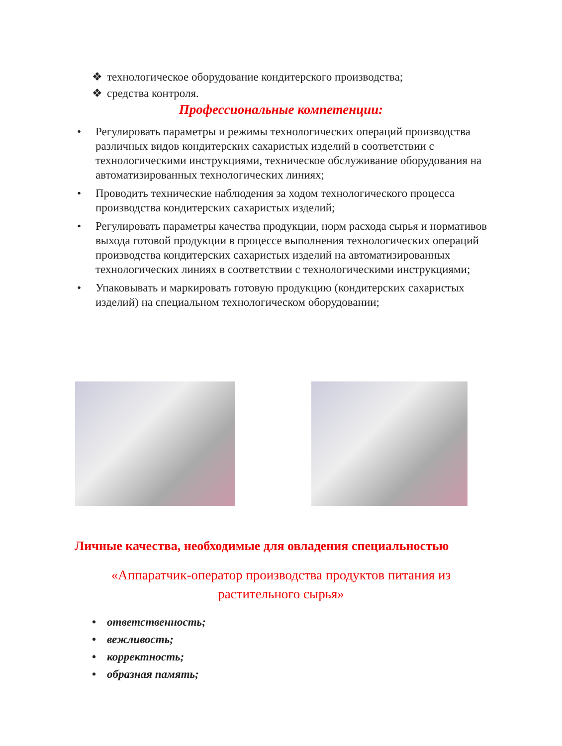❖ технологическое оборудование кондитерского производства;
❖ средства контроля.
Профессиональные компетенции:
• Регулировать параметры и режимы технологических операций производства различных видов кондитерских сахаристых изделий в соответствии с технологическими инструкциями, техническое обслуживание оборудования на автоматизированных технологических линиях;
• Проводить технические наблюдения за ходом технологического процесса производства кондитерских сахаристых изделий;
• Регулировать параметры качества продукции, норм расхода сырья и нормативов выхода готовой продукции в процессе выполнения технологических операций производства кондитерских сахаристых изделий на автоматизированных технологических линиях в соответствии с технологическими инструкциями;
• Упаковывать и маркировать готовую продукцию (кондитерских сахаристых изделий) на специальном технологическом оборудовании;
Личные качества, необходимые для овладения специальностью
«Аппаратчик-оператор производства продуктов питания из растительного сырья»
• ответственность;
• вежливость;
• корректность;
• образная память;